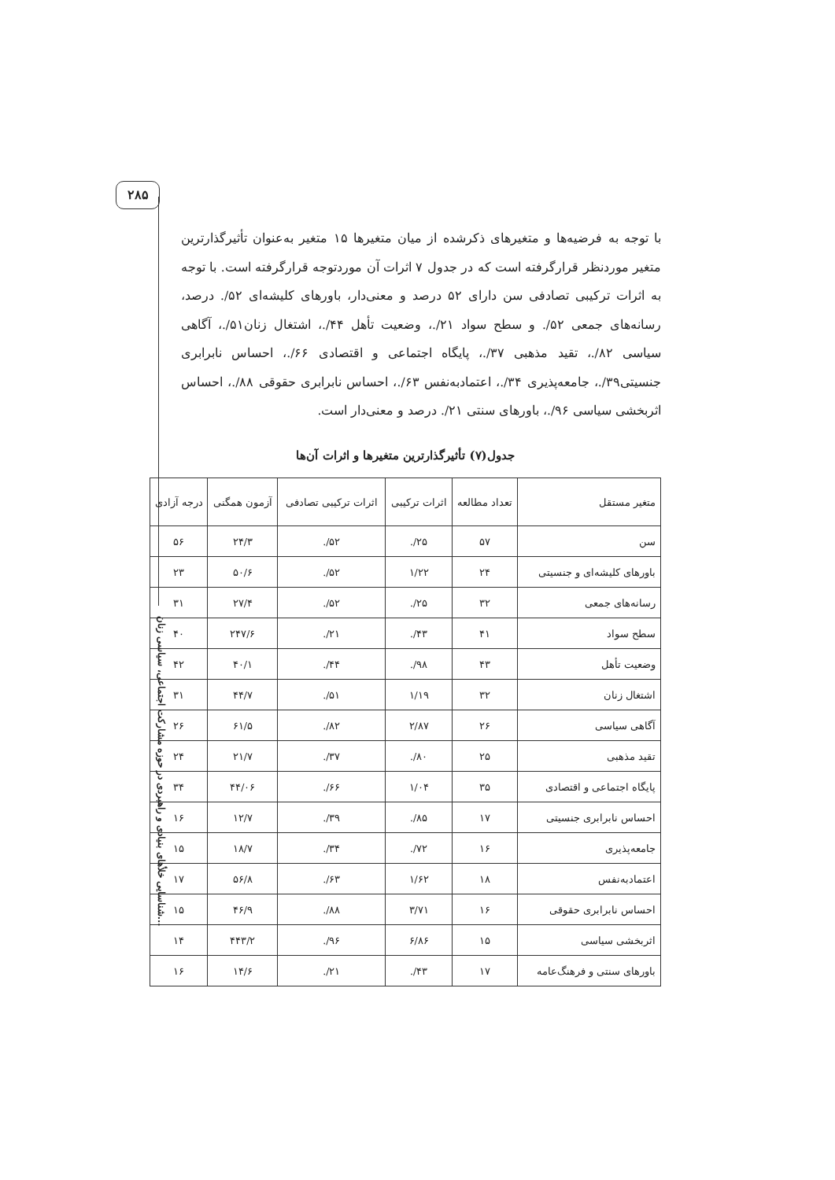۲۸۵
با توجه به فرضیه‌ها و متغیرهای ذکرشده از میان متغیرها ۱۵ متغیر به‌عنوان تأثیرگذارترین متغیر موردنظر قرارگرفته است که در جدول ۷ اثرات آن موردتوجه قرارگرفته است. با توجه به اثرات ترکیبی تصادفی سن دارای ۵۲ درصد و معنی‌دار، باورهای کلیشه‌ای ۵۲/. درصد، رسانه‌های جمعی ۵۲/. و سطح سواد ۲۱/.، وضعیت تأهل ۴۴/.، اشتغال زنان۵۱/.، آگاهی سیاسی ۸۲/.، تقید مذهبی ۳۷/.، پایگاه اجتماعی و اقتصادی ۶۶/.، احساس نابرابری جنسیتی۳۹/.، جامعه‌پذیری ۳۴/.، اعتمادبه‌نفس ۶۳/.، احساس نابرابری حقوقی ۸۸/.، احساس اثربخشی سیاسی ۹۶/.، باورهای سنتی ۲۱/. درصد و معنی‌دار است.
جدول(۷) تأثیرگذارترین متغیرها و اثرات آن‌ها
| متغیر مستقل | تعداد مطالعه | اثرات ترکیبی | اثرات ترکیبی تصادفی | آزمون همگنی | درجه آزادی |
| --- | --- | --- | --- | --- | --- |
| سن | ۵۷ | ۲۵/. | ۵۲/. | ۲۴/۳ | ۵۶ |
| باورهای کلیشه‌ای و جنسیتی | ۲۴ | ۱/۲۲ | ۵۲/. | ۵۰/۶ | ۲۳ |
| رسانه‌های جمعی | ۳۲ | ۲۵/. | ۵۲/. | ۲۷/۴ | ۳۱ |
| سطح سواد | ۴۱ | ۴۳/. | ۲۱/. | ۲۴۷/۶ | ۴۰ |
| وضعیت تأهل | ۴۳ | ۹۸/. | ۴۴/. | ۴۰/۱ | ۴۲ |
| اشتغال زنان | ۳۲ | ۱/۱۹ | ۵۱/. | ۴۴/۷ | ۳۱ |
| آگاهی سیاسی | ۲۶ | ۲/۸۷ | ۸۲/. | ۶۱/۵ | ۲۶ |
| تقید مذهبی | ۲۵ | ۸۰/. | ۳۷/. | ۲۱/۷ | ۲۴ |
| پایگاه اجتماعی و اقتصادی | ۳۵ | ۱/۰۴ | ۶۶/. | ۴۴/۰۶ | ۳۴ |
| احساس نابرابری جنسیتی | ۱۷ | ۸۵/. | ۳۹/. | ۱۲/۷ | ۱۶ |
| جامعه‌پذیری | ۱۶ | ۷۲/. | ۳۴/. | ۱۸/۷ | ۱۵ |
| اعتمادبه‌نفس | ۱۸ | ۱/۶۲ | ۶۳/. | ۵۶/۸ | ۱۷ |
| احساس نابرابری حقوقی | ۱۶ | ۳/۷۱ | ۸۸/. | ۴۶/۹ | ۱۵ |
| اثربخشی سیاسی | ۱۵ | ۶/۸۶ | ۹۶/. | ۴۴۳/۲ | ۱۴ |
| باورهای سنتی و فرهنگ‌عامه | ۱۷ | ۴۳/. | ۲۱/. | ۱۴/۶ | ۱۶ |
شناسایی خلأهای بنیادی و راهبردی در حوزه مشارکت اجتماعی، سیاسی زنان...